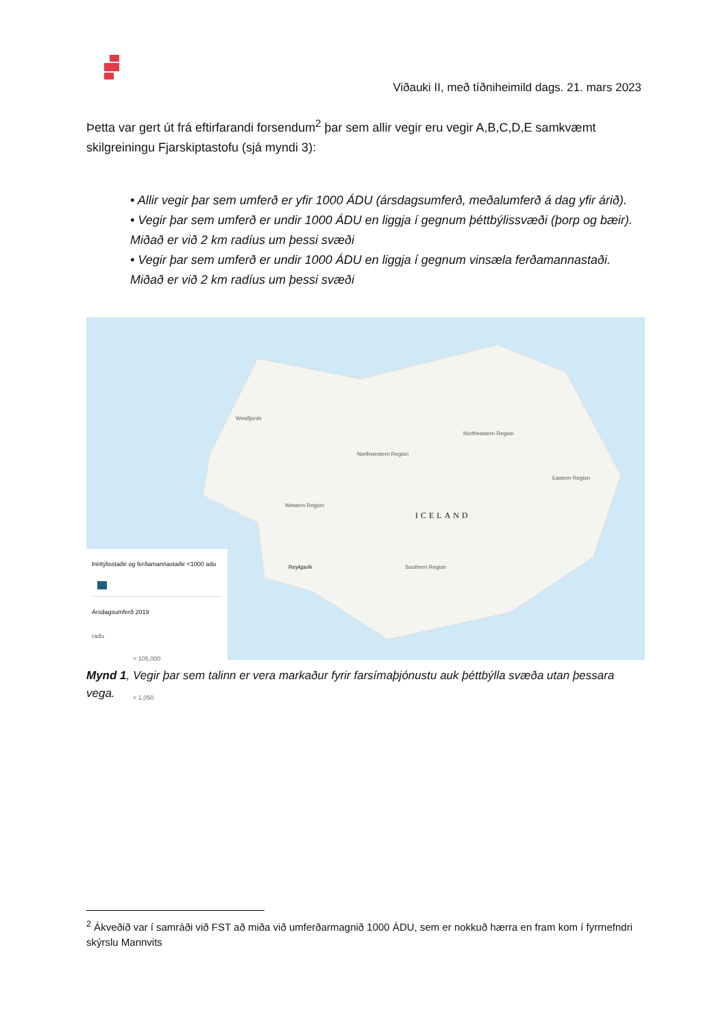Viðauki II, með tíðniheimild dags. 21. mars 2023
Þetta var gert út frá eftirfarandi forsendum<sup>2</sup> þar sem allir vegir eru vegir A,B,C,D,E samkvæmt skilgreiningu Fjarskiptastofu (sjá myndi 3):
• Allir vegir þar sem umferð er yfir 1000 ÁDU (ársdagsumferð, meðalumferð á dag yfir árið).
• Vegir þar sem umferð er undir 1000 ÁDU en liggja í gegnum þéttbýlissvæði (þorp og bæir). Miðað er við 2 km radíus um þessi svæði
• Vegir þar sem umferð er undir 1000 ÁDU en liggja í gegnum vinsæla ferðamannastaði. Miðað er við 2 km radíus um þessi svæði
ICELAND
Westfjords
Northwestern Region
Northeastern Region
Eastern Region
Western Region
Southern Region
Reykjavík
Þéttýlisstaðir og ferðamannastaðir <1000 adu
Ársdagsumferð 2019
radu
> 105,000
< 1,050
Mynd 1, Vegir þar sem talinn er vera markaður fyrir farsímaþjónustu auk þéttbýlla svæða utan þessara vega.
<sup>2</sup> Ákveðið var í samráði við FST að miða við umferðarmagnið 1000 ÁDU, sem er nokkuð hærra en fram kom í fyrrnefndri skýrslu Mannvits